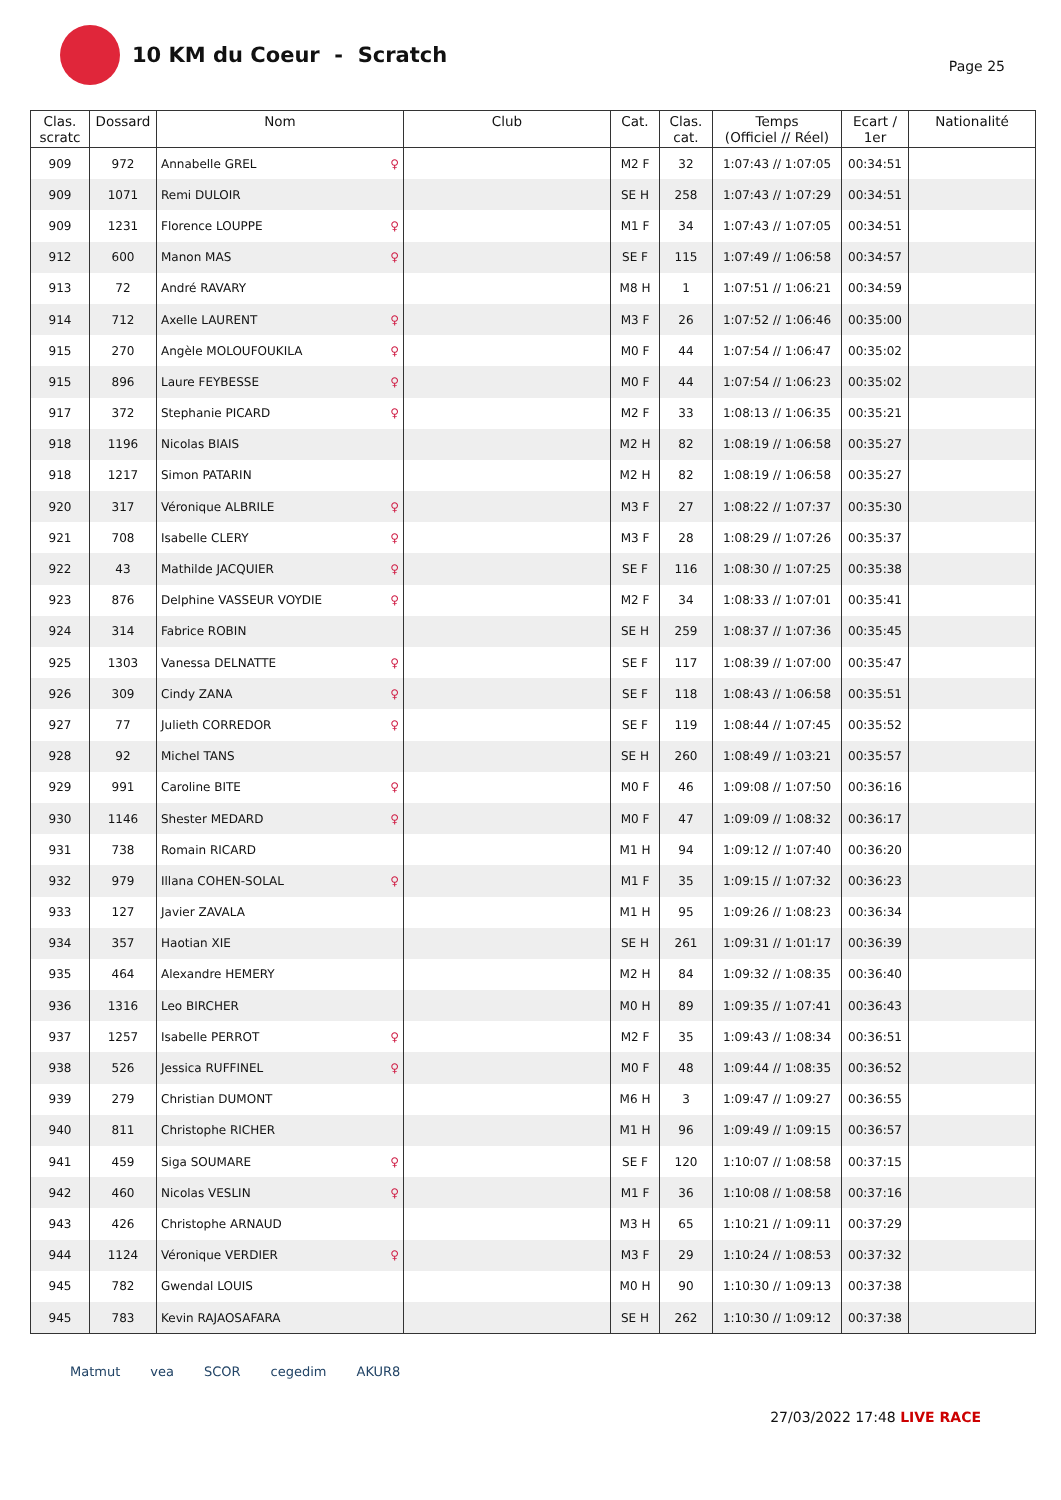10 KM du Coeur - Scratch
Page 25
| Clas. scratc | Dossard | Nom | Club | Cat. | Clas. cat. | Temps (Officiel // Réel) | Ecart / 1er | Nationalité |
| --- | --- | --- | --- | --- | --- | --- | --- | --- |
| 909 | 972 | Annabelle GREL ♀ | | M2 F | 32 | 1:07:43 // 1:07:05 | 00:34:51 | |
| 909 | 1071 | Remi DULOIR | | SE H | 258 | 1:07:43 // 1:07:29 | 00:34:51 | |
| 909 | 1231 | Florence LOUPPE ♀ | | M1 F | 34 | 1:07:43 // 1:07:05 | 00:34:51 | |
| 912 | 600 | Manon MAS ♀ | | SE F | 115 | 1:07:49 // 1:06:58 | 00:34:57 | |
| 913 | 72 | André RAVARY | | M8 H | 1 | 1:07:51 // 1:06:21 | 00:34:59 | |
| 914 | 712 | Axelle LAURENT ♀ | | M3 F | 26 | 1:07:52 // 1:06:46 | 00:35:00 | |
| 915 | 270 | Angèle MOLOUFOUKILA ♀ | | M0 F | 44 | 1:07:54 // 1:06:47 | 00:35:02 | |
| 915 | 896 | Laure FEYBESSE ♀ | | M0 F | 44 | 1:07:54 // 1:06:23 | 00:35:02 | |
| 917 | 372 | Stephanie PICARD ♀ | | M2 F | 33 | 1:08:13 // 1:06:35 | 00:35:21 | |
| 918 | 1196 | Nicolas BIAIS | | M2 H | 82 | 1:08:19 // 1:06:58 | 00:35:27 | |
| 918 | 1217 | Simon PATARIN | | M2 H | 82 | 1:08:19 // 1:06:58 | 00:35:27 | |
| 920 | 317 | Véronique ALBRILE ♀ | | M3 F | 27 | 1:08:22 // 1:07:37 | 00:35:30 | |
| 921 | 708 | Isabelle CLERY ♀ | | M3 F | 28 | 1:08:29 // 1:07:26 | 00:35:37 | |
| 922 | 43 | Mathilde JACQUIER ♀ | | SE F | 116 | 1:08:30 // 1:07:25 | 00:35:38 | |
| 923 | 876 | Delphine VASSEUR VOYDIE ♀ | | M2 F | 34 | 1:08:33 // 1:07:01 | 00:35:41 | |
| 924 | 314 | Fabrice ROBIN | | SE H | 259 | 1:08:37 // 1:07:36 | 00:35:45 | |
| 925 | 1303 | Vanessa DELNATTE ♀ | | SE F | 117 | 1:08:39 // 1:07:00 | 00:35:47 | |
| 926 | 309 | Cindy ZANA ♀ | | SE F | 118 | 1:08:43 // 1:06:58 | 00:35:51 | |
| 927 | 77 | Julieth CORREDOR ♀ | | SE F | 119 | 1:08:44 // 1:07:45 | 00:35:52 | |
| 928 | 92 | Michel TANS | | SE H | 260 | 1:08:49 // 1:03:21 | 00:35:57 | |
| 929 | 991 | Caroline BITE ♀ | | M0 F | 46 | 1:09:08 // 1:07:50 | 00:36:16 | |
| 930 | 1146 | Shester MEDARD ♀ | | M0 F | 47 | 1:09:09 // 1:08:32 | 00:36:17 | |
| 931 | 738 | Romain RICARD | | M1 H | 94 | 1:09:12 // 1:07:40 | 00:36:20 | |
| 932 | 979 | Illana COHEN-SOLAL ♀ | | M1 F | 35 | 1:09:15 // 1:07:32 | 00:36:23 | |
| 933 | 127 | Javier ZAVALA | | M1 H | 95 | 1:09:26 // 1:08:23 | 00:36:34 | |
| 934 | 357 | Haotian XIE | | SE H | 261 | 1:09:31 // 1:01:17 | 00:36:39 | |
| 935 | 464 | Alexandre HEMERY | | M2 H | 84 | 1:09:32 // 1:08:35 | 00:36:40 | |
| 936 | 1316 | Leo BIRCHER | | M0 H | 89 | 1:09:35 // 1:07:41 | 00:36:43 | |
| 937 | 1257 | Isabelle PERROT ♀ | | M2 F | 35 | 1:09:43 // 1:08:34 | 00:36:51 | |
| 938 | 526 | Jessica RUFFINEL ♀ | | M0 F | 48 | 1:09:44 // 1:08:35 | 00:36:52 | |
| 939 | 279 | Christian DUMONT | | M6 H | 3 | 1:09:47 // 1:09:27 | 00:36:55 | |
| 940 | 811 | Christophe RICHER | | M1 H | 96 | 1:09:49 // 1:09:15 | 00:36:57 | |
| 941 | 459 | Siga SOUMARE ♀ | | SE F | 120 | 1:10:07 // 1:08:58 | 00:37:15 | |
| 942 | 460 | Nicolas VESLIN ♀ | | M1 F | 36 | 1:10:08 // 1:08:58 | 00:37:16 | |
| 943 | 426 | Christophe ARNAUD | | M3 H | 65 | 1:10:21 // 1:09:11 | 00:37:29 | |
| 944 | 1124 | Véronique VERDIER ♀ | | M3 F | 29 | 1:10:24 // 1:08:53 | 00:37:32 | |
| 945 | 782 | Gwendal LOUIS | | M0 H | 90 | 1:10:30 // 1:09:13 | 00:37:38 | |
| 945 | 783 | Kevin RAJAOSAFARA | | SE H | 262 | 1:10:30 // 1:09:12 | 00:37:38 | |
Matmut vea SCOR cegedim AKUR8
27/03/2022 17:48 LIVE RACE